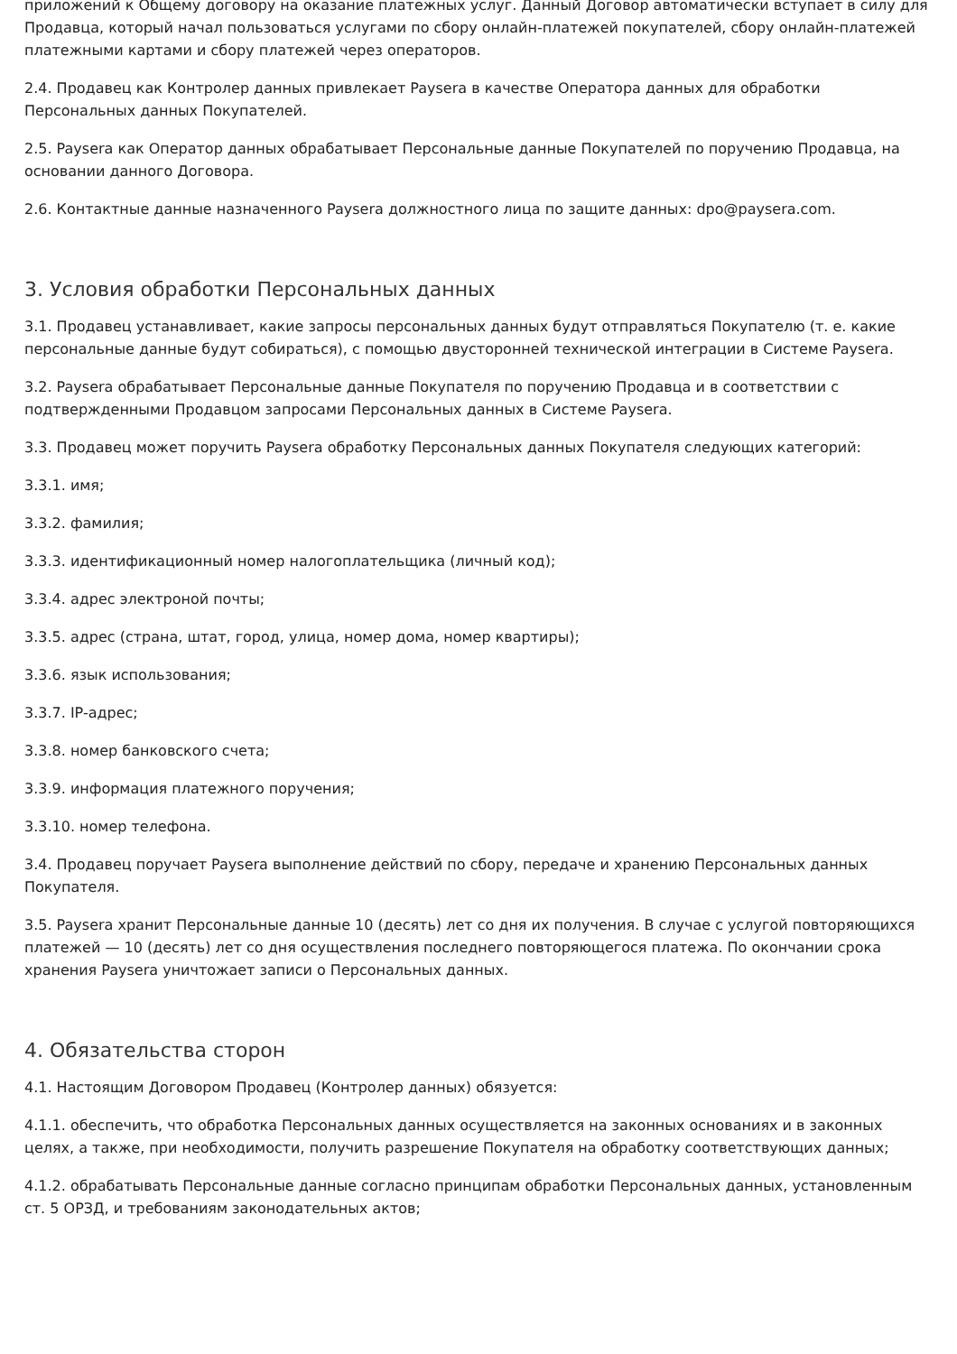приложений к Общему договору на оказание платежных услуг. Данный Договор автоматически вступает в силу для Продавца, который начал пользоваться услугами по сбору онлайн-платежей покупателей, сбору онлайн-платежей платежными картами и сбору платежей через операторов.
2.4. Продавец как Контролер данных привлекает Paysera в качестве Оператора данных для обработки Персональных данных Покупателей.
2.5. Paysera как Оператор данных обрабатывает Персональные данные Покупателей по поручению Продавца, на основании данного Договора.
2.6. Контактные данные назначенного Paysera должностного лица по защите данных: dpo@paysera.com.
3. Условия обработки Персональных данных
3.1. Продавец устанавливает, какие запросы персональных данных будут отправляться Покупателю (т. е. какие персональные данные будут собираться), с помощью двусторонней технической интеграции в Системе Paysera.
3.2. Paysera обрабатывает Персональные данные Покупателя по поручению Продавца и в соответствии с подтвержденными Продавцом запросами Персональных данных в Системе Paysera.
3.3. Продавец может поручить Paysera обработку Персональных данных Покупателя следующих категорий:
3.3.1. имя;
3.3.2. фамилия;
3.3.3. идентификационный номер налогоплательщика (личный код);
3.3.4. адрес электроной почты;
3.3.5. адрес (страна, штат, город, улица, номер дома, номер квартиры);
3.3.6. язык использования;
3.3.7. IP-адрес;
3.3.8. номер банковского счета;
3.3.9. информация платежного поручения;
3.3.10. номер телефона.
3.4. Продавец поручает Paysera выполнение действий по сбору, передаче и хранению Персональных данных Покупателя.
3.5. Paysera хранит Персональные данные 10 (десять) лет со дня их получения. В случае с услугой повторяющихся платежей — 10 (десять) лет со дня осуществления последнего повторяющегося платежа. По окончании срока хранения Paysera уничтожает записи о Персональных данных.
4. Обязательства сторон
4.1. Настоящим Договором Продавец (Контролер данных) обязуется:
4.1.1. обеспечить, что обработка Персональных данных осуществляется на законных основаниях и в законных целях, а также, при необходимости, получить разрешение Покупателя на обработку соответствующих данных;
4.1.2. обрабатывать Персональные данные согласно принципам обработки Персональных данных, установленным ст. 5 ОРЗД, и требованиям законодательных актов;